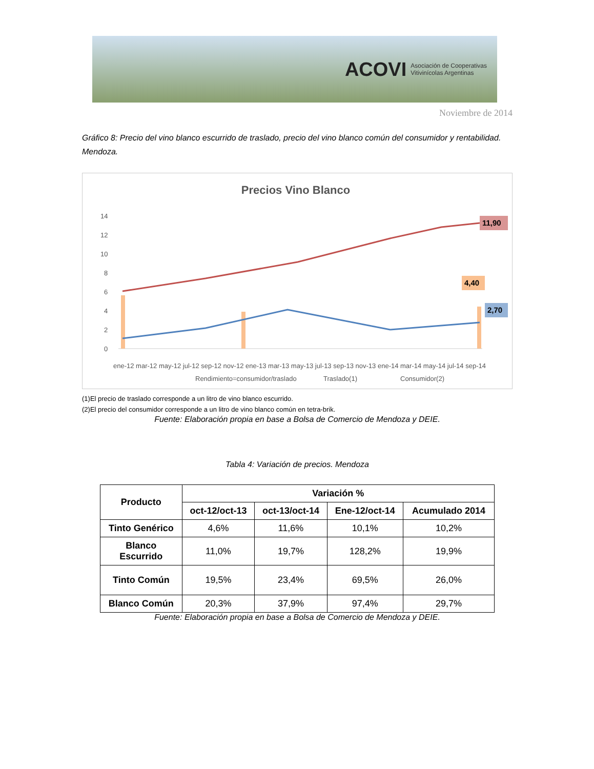ACOVI Asociación de Cooperativas
Vitivinícolas Argentinas
Noviembre de 2014
Gráfico 8: Precio del vino blanco escurrido de traslado, precio del vino blanco común del consumidor y rentabilidad. Mendoza.
Precios Vino Blanco
14
12
10
8
6
4
2
0
11,90
4,40
2,70
ene-12 mar-12 may-12 jul-12 sep-12 nov-12 ene-13 mar-13 may-13 jul-13 sep-13 nov-13 ene-14 mar-14 may-14 jul-14 sep-14
Rendimiento=consumidor/traslado
Traslado(1)
Consumidor(2)
(1)El precio de traslado corresponde a un litro de vino blanco escurrido.
(2)El precio del consumidor corresponde a un litro de vino blanco común en tetra-brik.
Fuente: Elaboración propia en base a Bolsa de Comercio de Mendoza y DEIE.
Tabla 4: Variación de precios. Mendoza
| Producto | Variación % | | | |
| --- | --- | --- | --- | --- |
| | oct-12/oct-13 | oct-13/oct-14 | Ene-12/oct-14 | Acumulado 2014 |
| Tinto Genérico | 4,6% | 11,6% | 10,1% | 10,2% |
| Blanco Escurrido | 11,0% | 19,7% | 128,2% | 19,9% |
| Tinto Común | 19,5% | 23,4% | 69,5% | 26,0% |
| Blanco Común | 20,3% | 37,9% | 97,4% | 29,7% |
Fuente: Elaboración propia en base a Bolsa de Comercio de Mendoza y DEIE.